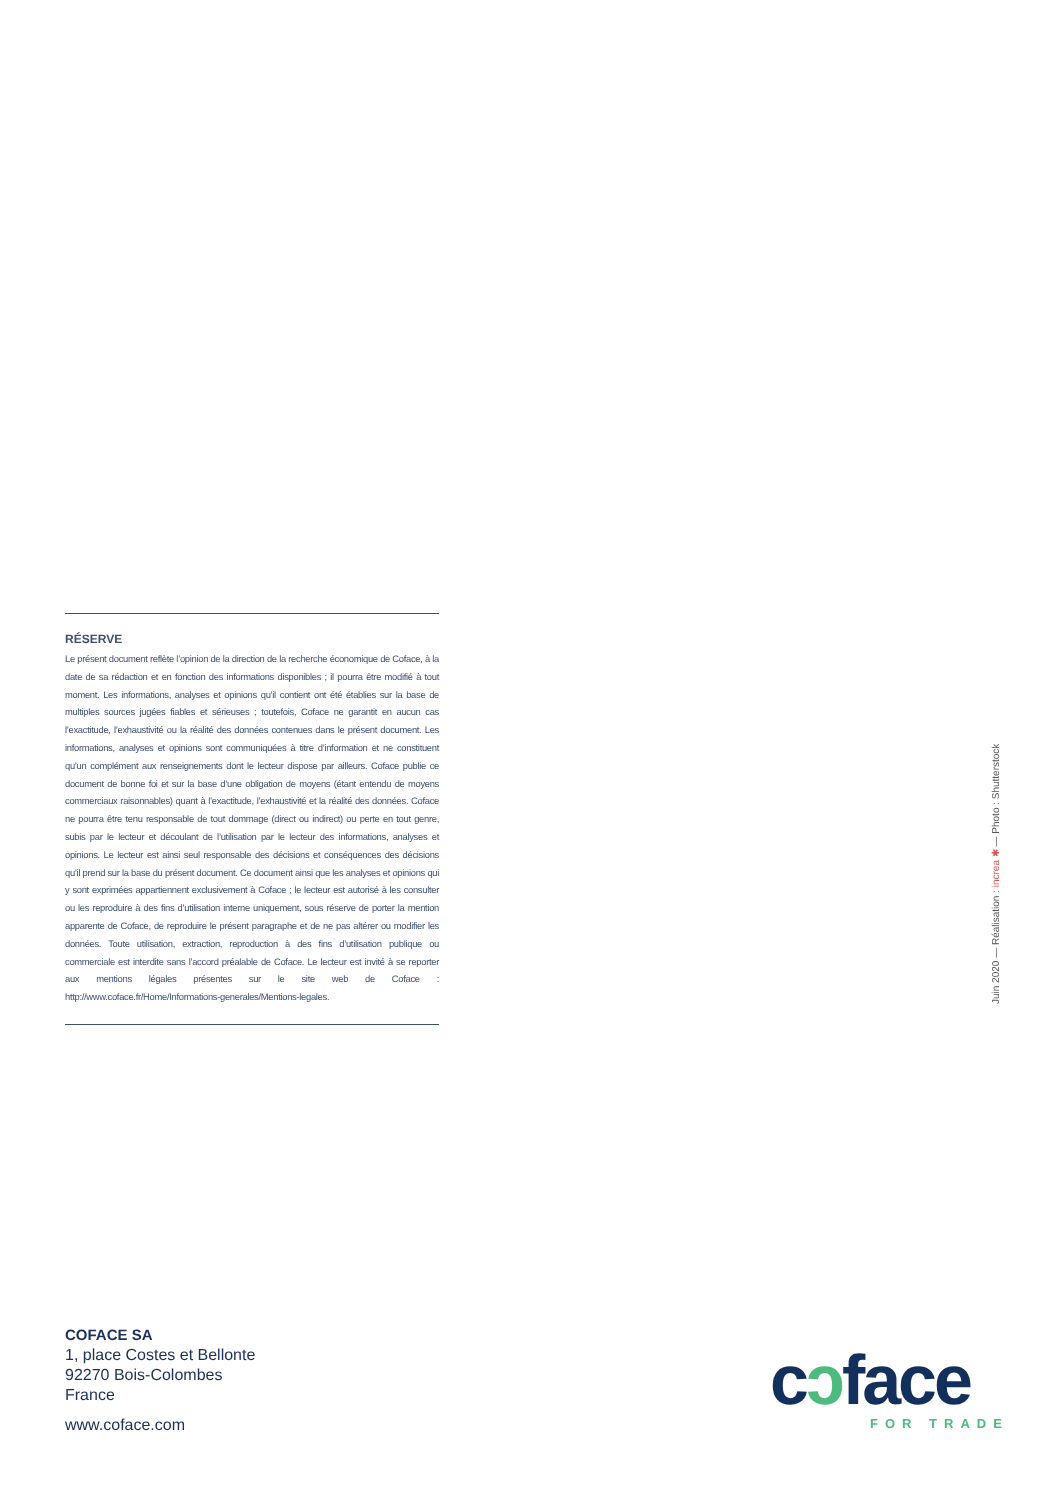RÉSERVE
Le présent document reflète l’opinion de la direction de la recherche économique de Coface, à la date de sa rédaction et en fonction des informations disponibles ; il pourra être modifié à tout moment. Les informations, analyses et opinions qu’il contient ont été établies sur la base de multiples sources jugées fiables et sérieuses ; toutefois, Coface ne garantit en aucun cas l’exactitude, l’exhaustivité ou la réalité des données contenues dans le présent document. Les informations, analyses et opinions sont communiquées à titre d’information et ne constituent qu’un complément aux renseignements dont le lecteur dispose par ailleurs. Coface publie ce document de bonne foi et sur la base d’une obligation de moyens (étant entendu de moyens commerciaux raisonnables) quant à l’exactitude, l’exhaustivité et la réalité des données. Coface ne pourra être tenu responsable de tout dommage (direct ou indirect) ou perte en tout genre, subis par le lecteur et découlant de l’utilisation par le lecteur des informations, analyses et opinions. Le lecteur est ainsi seul responsable des décisions et conséquences des décisions qu’il prend sur la base du présent document. Ce document ainsi que les analyses et opinions qui y sont exprimées appartiennent exclusivement à Coface ; le lecteur est autorisé à les consulter ou les reproduire à des fins d’utilisation interne uniquement, sous réserve de porter la mention apparente de Coface, de reproduire le présent paragraphe et de ne pas altérer ou modifier les données. Toute utilisation, extraction, reproduction à des fins d’utilisation publique ou commerciale est interdite sans l’accord préalable de Coface. Le lecteur est invité à se reporter aux mentions légales présentes sur le site web de Coface : http://www.coface.fr/Home/Informations-generales/Mentions-legales.
Juin 2020 — Réalisation : increa ✱ — Photo : Shutterstock
COFACE SA
1, place Costes et Bellonte
92270 Bois-Colombes
France
www.coface.com
cɔface FOR TRADE